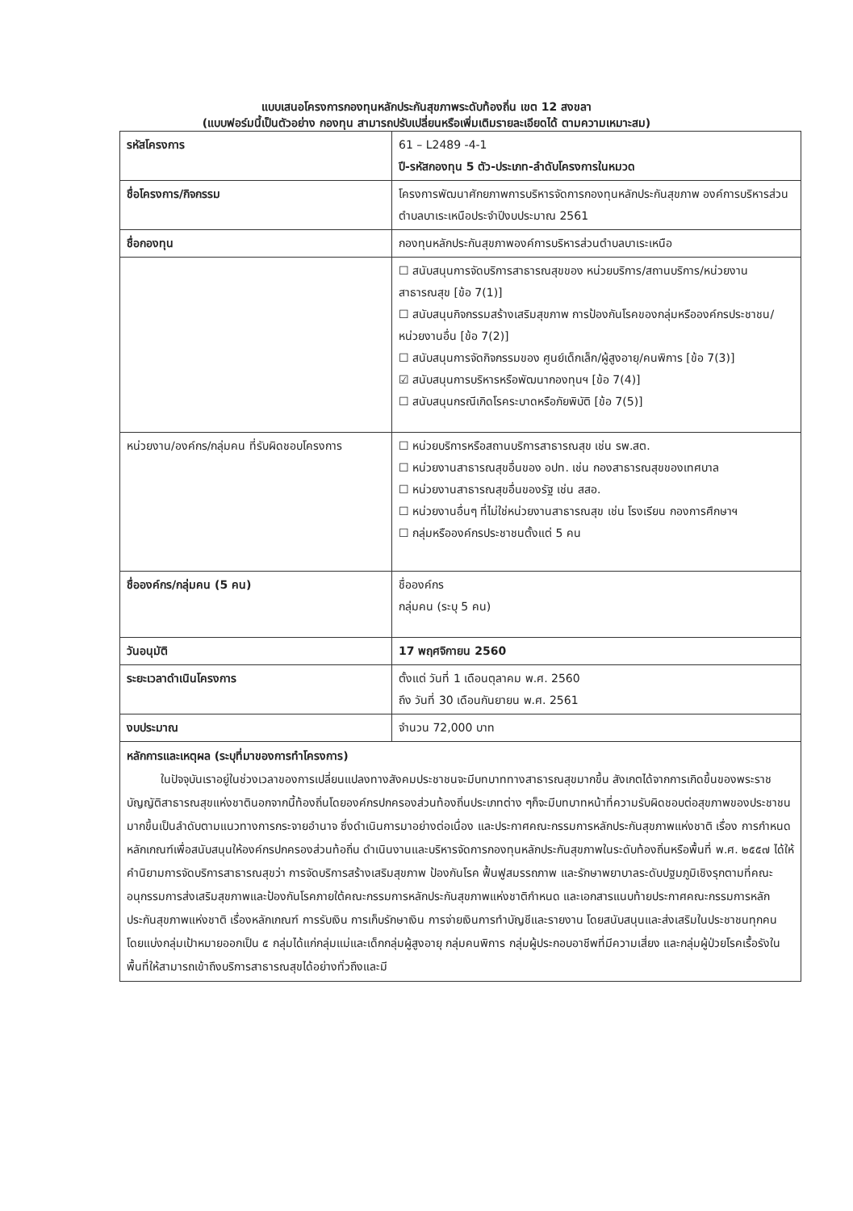แบบเสนอโครงการกองทุนหลักประกันสุขภาพระดับท้องถิ่น เขต 12 สงขลา
(แบบฟอร์มนี้เป็นตัวอย่าง กองทุน สามารถปรับเปลี่ยนหรือเพิ่มเติมรายละเอียดได้ ตามความเหมาะสม)
| รหัสโครงการ | 61 – L2489 -4-1 ปี-รหัสกองทุน 5 ตัว-ประเภท-ลำดับโครงการในหมวด |
| ชื่อโครงการ/กิจกรรม | โครงการพัฒนาศักยภาพการบริหารจัดการกองทุนหลักประกันสุขภาพ องค์การบริหารส่วนตำบลบาเระเหนือประจำปีงบประมาณ 2561 |
| ชื่อกองทุน | กองทุนหลักประกันสุขภาพองค์การบริหารส่วนตำบลบาเระเหนือ |
| | ☐ สนับสนุนการจัดบริการสาธารณสุขของ หน่วยบริการ/สถานบริการ/หน่วยงานสาธารณสุข [ข้อ 7(1)] ☐ สนับสนุนกิจกรรมสร้างเสริมสุขภาพ การป้องกันโรคของกลุ่มหรือองค์กรประชาชน/หน่วยงานอื่น [ข้อ 7(2)] ☐ สนับสนุนการจัดกิจกรรมของ ศูนย์เด็กเล็ก/ผู้สูงอายุ/คนพิการ [ข้อ 7(3)] ☑ สนับสนุนการบริหารหรือพัฒนากองทุนฯ [ข้อ 7(4)] ☐ สนับสนุนกรณีเกิดโรคระบาดหรือภัยพิบัติ [ข้อ 7(5)] |
| หน่วยงาน/องค์กร/กลุ่มคน ที่รับผิดชอบโครงการ | ☐ หน่วยบริการหรือสถานบริการสาธารณสุข เช่น รพ.สต. ☐ หน่วยงานสาธารณสุขอื่นของ อปท. เช่น กองสาธารณสุขของเทศบาล ☐ หน่วยงานสาธารณสุขอื่นของรัฐ เช่น สสอ. ☐ หน่วยงานอื่นๆ ที่ไม่ใช่หน่วยงานสาธารณสุข เช่น โรงเรียน กองการศึกษาฯ ☐ กลุ่มหรือองค์กรประชาชนตั้งแต่ 5 คน |
| ชื่อองค์กร/กลุ่มคน (5 คน) | ชื่อองค์กร กลุ่มคน (ระบุ 5 คน) |
| วันอนุมัติ | 17 พฤศจิกายน 2560 |
| ระยะเวลาดำเนินโครงการ | ตั้งแต่ วันที่ 1 เดือนตุลาคม พ.ศ. 2560 ถึง วันที่ 30 เดือนกันยายน พ.ศ. 2561 |
| งบประมาณ | จำนวน 72,000 บาท |
| หลักการและเหตุผล (ระบุที่มาของการทำโครงการ) ในปัจจุบันเราอยู่ในช่วงเวลาของการเปลี่ยนแปลงทางสังคมประชาชนจะมีบทบาททางสาธารณสุขมากขึ้น สังเกตได้จากการเกิดขึ้นของพระราชบัญญัติสาธารณสุขแห่งชาตินอกจากนี้ท้องถิ่นโดยองค์กรปกครองส่วนท้องถิ่นประเภทต่าง ๆก็จะมีบทบาทหน้าที่ความรับผิดชอบต่อสุขภาพของประชาชนมากขึ้นเป็นลำดับตามแนวทางการกระจายอำนาจ ซึ่งดำเนินการมาอย่างต่อเนื่อง และประกาศคณะกรรมการหลักประกันสุขภาพแห่งชาติ เรื่อง การกำหนดหลักเกณฑ์เพื่อสนับสนุนให้องค์กรปกครองส่วนท้อถิ่น ดำเนินงานและบริหารจัดการกองทุนหลักประกันสุขภาพในระดับท้องถิ่นหรือพื้นที่ พ.ศ. ๒๕๕๗ ได้ให้คำนิยามการจัดบริการสาธารณสุขว่า การจัดบริการสร้างเสริมสุขภาพ ป้องกันโรค ฟื้นฟูสมรรถภาพ และรักษาพยาบาลระดับปฐมภูมิเชิงรุกตามที่คณะอนุกรรมการส่งเสริมสุขภาพและป้องกันโรคภายใต้คณะกรรมการหลักประกันสุขภาพแห่งชาติกำหนด และเอกสารแนบท้ายประกาศคณะกรรมการหลักประกันสุขภาพแห่งชาติ เรื่องหลักเกณฑ์ การรับเงิน การเก็บรักษาเงิน การจ่ายเงินการทำบัญชีและรายงาน โดยสนับสนุนและส่งเสริมในประชาชนทุกคนโดยแบ่งกลุ่มเป้าหมายออกเป็น ๕ กลุ่มได้แก่กลุ่มแม่และเด็กกลุ่มผู้สูงอายุ กลุ่มคนพิการ กลุ่มผู้ประกอบอาชีพที่มีความเสี่ยง และกลุ่มผู้ป่วยโรคเรื้อรังในพื้นที่ให้สามารถเข้าถึงบริการสาธารณสุขได้อย่างทั่วถึงและมี | |